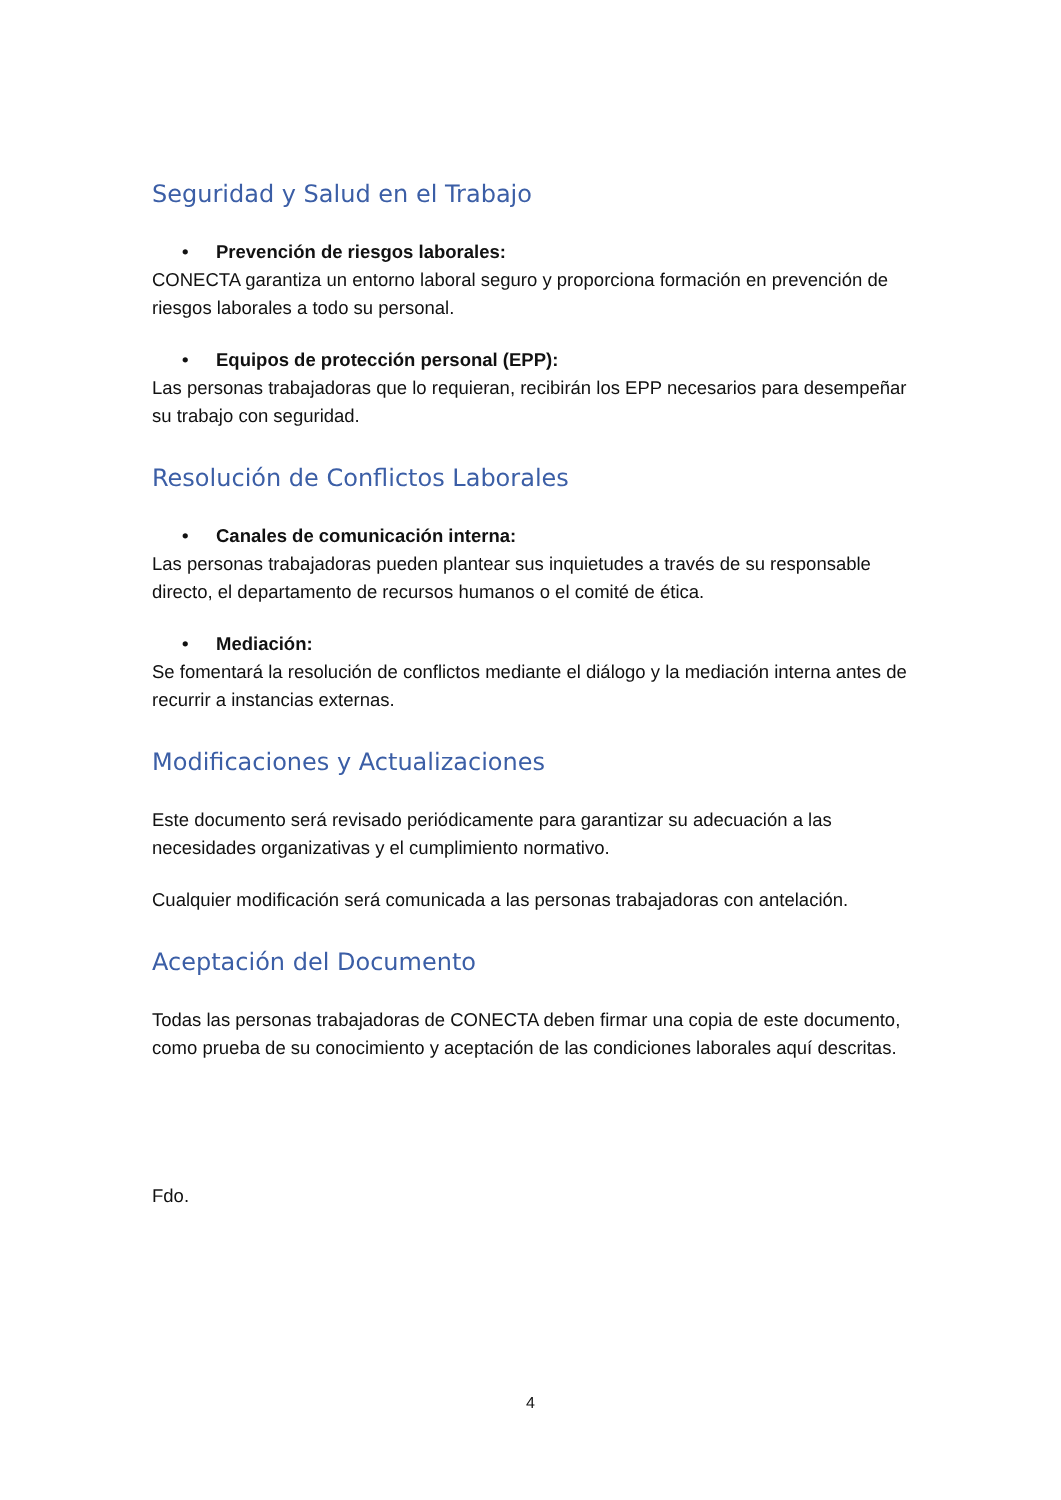Seguridad y Salud en el Trabajo
• Prevención de riesgos laborales:
CONECTA garantiza un entorno laboral seguro y proporciona formación en prevención de riesgos laborales a todo su personal.
• Equipos de protección personal (EPP):
Las personas trabajadoras que lo requieran, recibirán los EPP necesarios para desempeñar su trabajo con seguridad.
Resolución de Conflictos Laborales
• Canales de comunicación interna:
Las personas trabajadoras pueden plantear sus inquietudes a través de su responsable directo, el departamento de recursos humanos o el comité de ética.
• Mediación:
Se fomentará la resolución de conflictos mediante el diálogo y la mediación interna antes de recurrir a instancias externas.
Modificaciones y Actualizaciones
Este documento será revisado periódicamente para garantizar su adecuación a las necesidades organizativas y el cumplimiento normativo.
Cualquier modificación será comunicada a las personas trabajadoras con antelación.
Aceptación del Documento
Todas las personas trabajadoras de CONECTA deben firmar una copia de este documento, como prueba de su conocimiento y aceptación de las condiciones laborales aquí descritas.
Fdo.
4